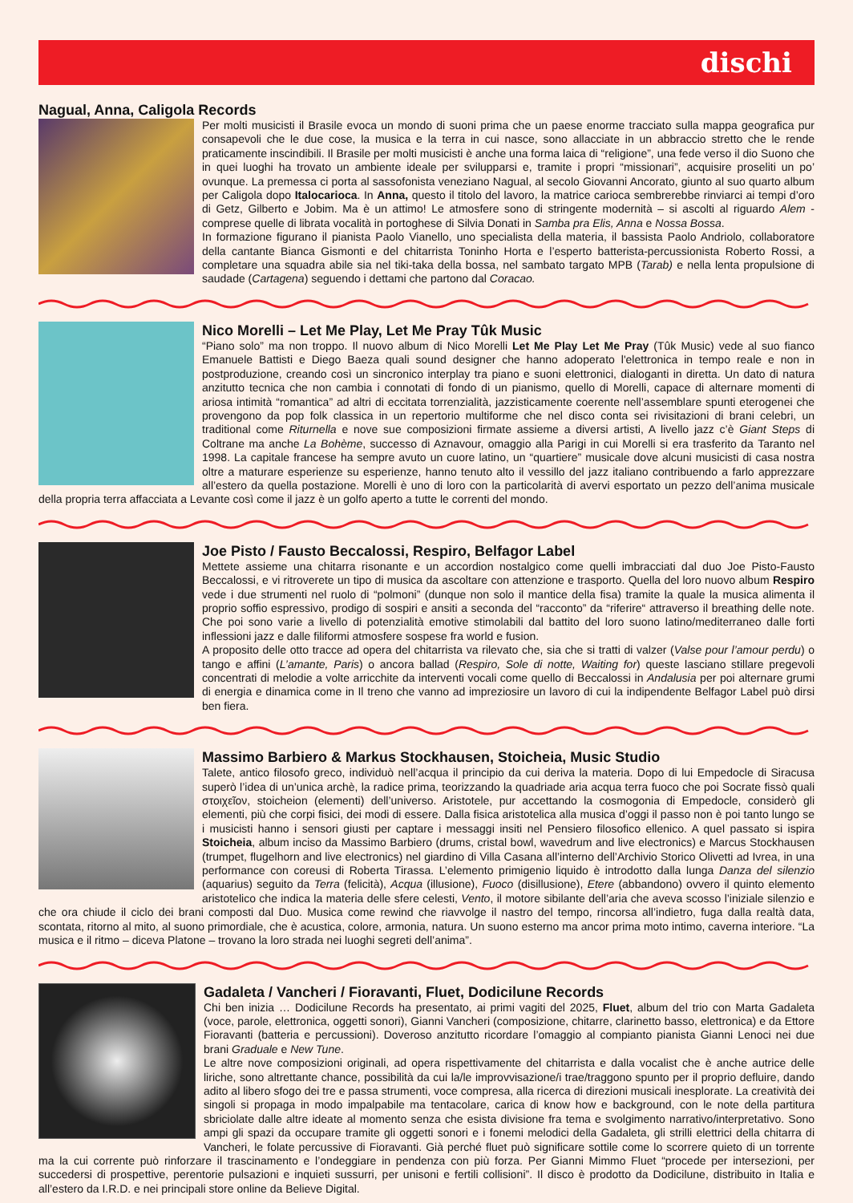dischi
Nagual, Anna, Caligola Records
Per molti musicisti il Brasile evoca un mondo di suoni prima che un paese enorme tracciato sulla mappa geografica pur consapevoli che le due cose, la musica e la terra in cui nasce, sono allacciate in un abbraccio stretto che le rende praticamente inscindibili. Il Brasile per molti musicisti è anche una forma laica di “religione”, una fede verso il dio Suono che in quei luoghi ha trovato un ambiente ideale per svilupparsi e, tramite i propri “missionari”, acquisire proseliti un po’ ovunque. La premessa ci porta al sassofonista veneziano Nagual, al secolo Giovanni Ancorato, giunto al suo quarto album per Caligola dopo Italocarioca. In Anna, questo il titolo del lavoro, la matrice carioca sembrerebbe rinviarci ai tempi d’oro di Getz, Gilberto e Jobim. Ma è un attimo! Le atmosfere sono di stringente modernità – si ascolti al riguardo Alem - comprese quelle di librata vocalità in portoghese di Silvia Donati in Samba pra Elis, Anna e Nossa Bossa.
In formazione figurano il pianista Paolo Vianello, uno specialista della materia, il bassista Paolo Andriolo, collaboratore della cantante Bianca Gismonti e del chitarrista Toninho Horta e l’esperto batterista-percussionista Roberto Rossi, a completare una squadra abile sia nel tiki-taka della bossa, nel sambato targato MPB (Tarab) e nella lenta propulsione di saudade (Cartagena) seguendo i dettami che partono dal Coracao.
Nico Morelli – Let Me Play, Let Me Pray Tûk Music
“Piano solo” ma non troppo. Il nuovo album di Nico Morelli Let Me Play Let Me Pray (Tûk Music) vede al suo fianco Emanuele Battisti e Diego Baeza quali sound designer che hanno adoperato l'elettronica in tempo reale e non in postproduzione, creando così un sincronico interplay tra piano e suoni elettronici, dialoganti in diretta. Un dato di natura anzitutto tecnica che non cambia i connotati di fondo di un pianismo, quello di Morelli, capace di alternare momenti di ariosa intimità “romantica” ad altri di eccitata torrenzialità, jazzisticamente coerente nell’assemblare spunti eterogenei che provengono da pop folk classica in un repertorio multiforme che nel disco conta sei rivisitazioni di brani celebri, un traditional come Riturnella e nove sue composizioni firmate assieme a diversi artisti, A livello jazz c’è Giant Steps di Coltrane ma anche La Bohème, successo di Aznavour, omaggio alla Parigi in cui Morelli si era trasferito da Taranto nel 1998. La capitale francese ha sempre avuto un cuore latino, un “quartiere” musicale dove alcuni musicisti di casa nostra oltre a maturare esperienze su esperienze, hanno tenuto alto il vessillo del jazz italiano contribuendo a farlo apprezzare all’estero da quella postazione. Morelli è uno di loro con la particolarità di avervi esportato un pezzo dell’anima musicale della propria terra affacciata a Levante così come il jazz è un golfo aperto a tutte le correnti del mondo.
Joe Pisto / Fausto Beccalossi, Respiro, Belfagor Label
Mettete assieme una chitarra risonante e un accordion nostalgico come quelli imbracciati dal duo Joe Pisto-Fausto Beccalossi, e vi ritroverete un tipo di musica da ascoltare con attenzione e trasporto. Quella del loro nuovo album Respiro vede i due strumenti nel ruolo di “polmoni” (dunque non solo il mantice della fisa) tramite la quale la musica alimenta il proprio soffio espressivo, prodigo di sospiri e ansiti a seconda del “racconto” da “riferire“ attraverso il breathing delle note. Che poi sono varie a livello di potenzialità emotive stimolabili dal battito del loro suono latino/mediterraneo dalle forti inflessioni jazz e dalle filiformi atmosfere sospese fra world e fusion.
A proposito delle otto tracce ad opera del chitarrista va rilevato che, sia che si tratti di valzer (Valse pour l’amour perdu) o tango e affini (L’amante, Paris) o ancora ballad (Respiro, Sole di notte, Waiting for) queste lasciano stillare pregevoli concentrati di melodie a volte arricchite da interventi vocali come quello di Beccalossi in Andalusia per poi alternare grumi di energia e dinamica come in Il treno che vanno ad impreziosire un lavoro di cui la indipendente Belfagor Label può dirsi ben fiera.
Massimo Barbiero & Markus Stockhausen, Stoicheia, Music Studio
Talete, antico filosofo greco, individuò nell’acqua il principio da cui deriva la materia. Dopo di lui Empedocle di Siracusa superò l’idea di un’unica archè, la radice prima, teorizzando la quadriade aria acqua terra fuoco che poi Socrate fissò quali στοιχεῖον, stoicheion (elementi) dell’universo. Aristotele, pur accettando la cosmogonia di Empedocle, considerò gli elementi, più che corpi fisici, dei modi di essere. Dalla fisica aristotelica alla musica d’oggi il passo non è poi tanto lungo se i musicisti hanno i sensori giusti per captare i messaggi insiti nel Pensiero filosofico ellenico. A quel passato si ispira Stoicheia, album inciso da Massimo Barbiero (drums, cristal bowl, wavedrum and live electronics) e Marcus Stockhausen (trumpet, flugelhorn and live electronics) nel giardino di Villa Casana all’interno dell’Archivio Storico Olivetti ad Ivrea, in una performance con coreusi di Roberta Tirassa. L’elemento primigenio liquido è introdotto dalla lunga Danza del silenzio (aquarius) seguito da Terra (felicità), Acqua (illusione), Fuoco (disillusione), Etere (abbandono) ovvero il quinto elemento aristotelico che indica la materia delle sfere celesti, Vento, il motore sibilante dell’aria che aveva scosso l’iniziale silenzio e che ora chiude il ciclo dei brani composti dal Duo. Musica come rewind che riavvolge il nastro del tempo, rincorsa all’indietro, fuga dalla realtà data, scontata, ritorno al mito, al suono primordiale, che è acustica, colore, armonia, natura. Un suono esterno ma ancor prima moto intimo, caverna interiore. “La musica e il ritmo – diceva Platone – trovano la loro strada nei luoghi segreti dell’anima”.
Gadaleta / Vancheri / Fioravanti, Fluet, Dodicilune Records
Chi ben inizia … Dodicilune Records ha presentato, ai primi vagiti del 2025, Fluet, album del trio con Marta Gadaleta (voce, parole, elettronica, oggetti sonori), Gianni Vancheri (composizione, chitarre, clarinetto basso, elettronica) e da Ettore Fioravanti (batteria e percussioni). Doveroso anzitutto ricordare l’omaggio al compianto pianista Gianni Lenoci nei due brani Graduale e New Tune.
Le altre nove composizioni originali, ad opera rispettivamente del chitarrista e dalla vocalist che è anche autrice delle liriche, sono altrettante chance, possibilità da cui la/le improvvisazione/i trae/traggono spunto per il proprio defluire, dando adito al libero sfogo dei tre e passa strumenti, voce compresa, alla ricerca di direzioni musicali inesplorate. La creatività dei singoli si propaga in modo impalpabile ma tentacolare, carica di know how e background, con le note della partitura sbriciolate dalle altre ideate al momento senza che esista divisione fra tema e svolgimento narrativo/interpretativo. Sono ampi gli spazi da occupare tramite gli oggetti sonori e i fonemi melodici della Gadaleta, gli strilli elettrici della chitarra di Vancheri, le folate percussive di Fioravanti. Già perché fluet può significare sottile come lo scorrere quieto di un torrente ma la cui corrente può rinforzare il trascinamento e l’ondeggiare in pendenza con più forza. Per Gianni Mimmo Fluet “procede per intersezioni, per succedersi di prospettive, perentorie pulsazioni e inquieti sussurri, per unisoni e fertili collisioni”. Il disco è prodotto da Dodicilune, distribuito in Italia e all’estero da I.R.D. e nei principali store online da Believe Digital.